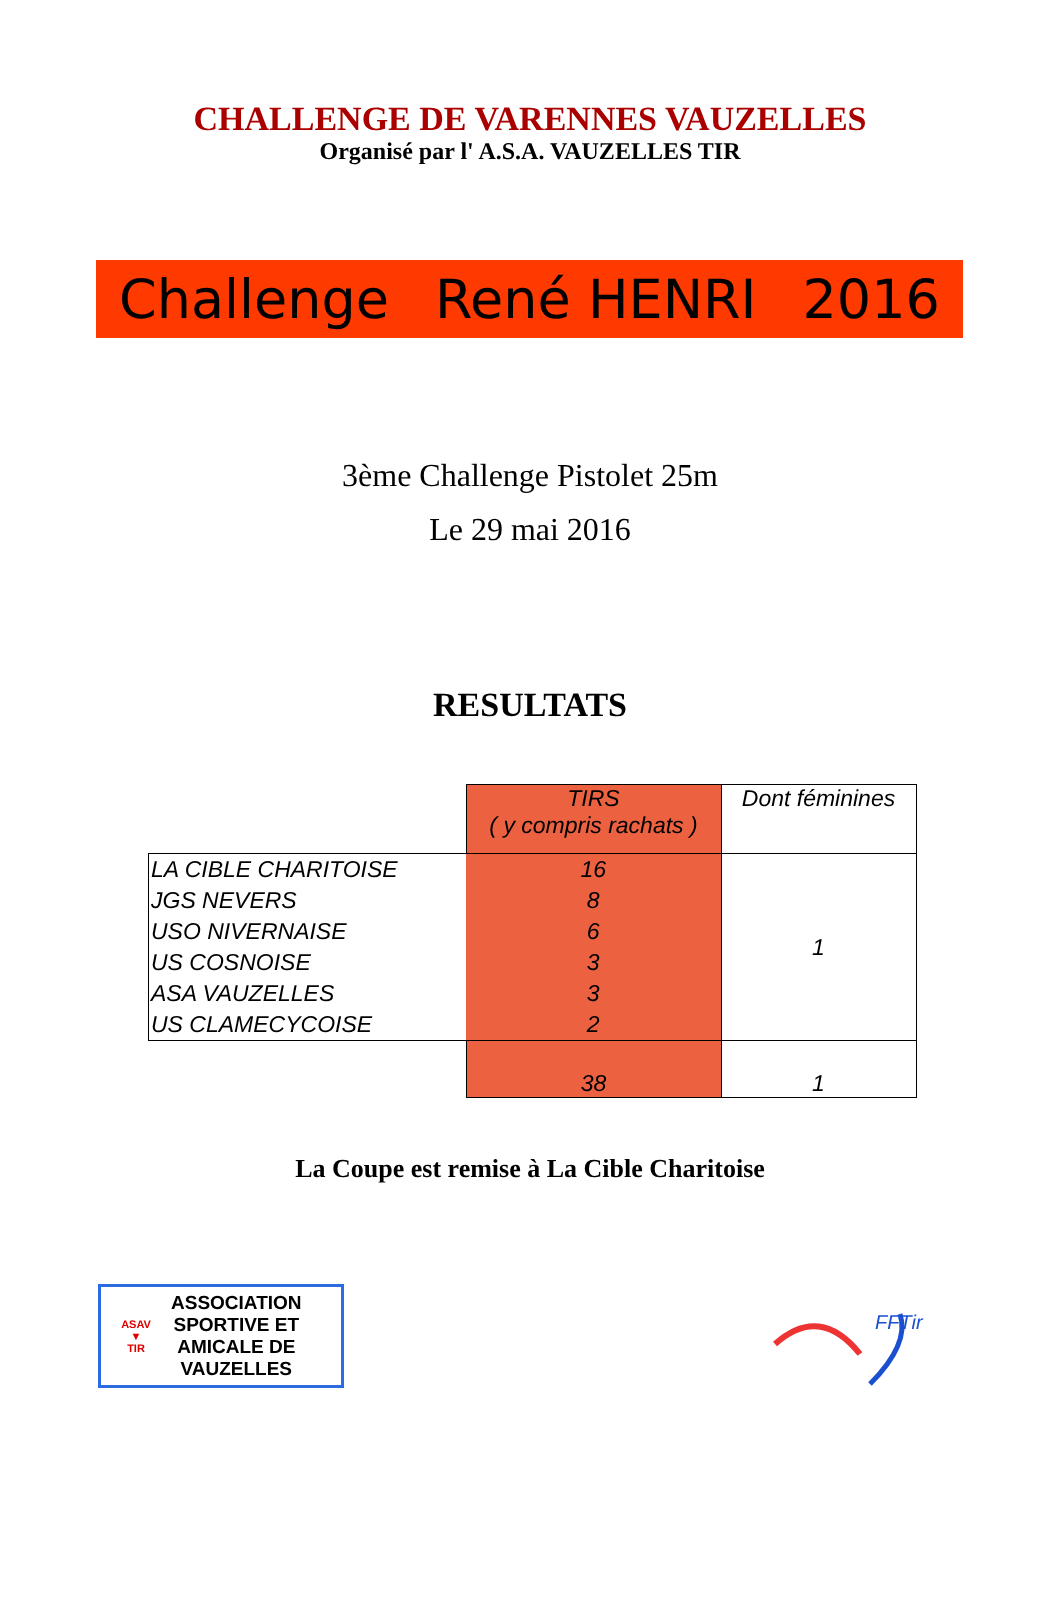CHALLENGE DE VARENNES VAUZELLES
Organisé par l' A.S.A. VAUZELLES TIR
Challenge René HENRI 2016
3ème Challenge Pistolet 25m
Le 29 mai 2016
RESULTATS
| | TIRS ( y compris rachats ) | Dont féminines |
| LA CIBLE CHARITOISE | 16 | 1 |
| JGS NEVERS | 8 | |
| USO NIVERNAISE | 6 | |
| US COSNOISE | 3 | |
| ASA VAUZELLES | 3 | |
| US CLAMECYCOISE | 2 | |
| | 38 | 1 |
La Coupe est remise à La Cible Charitoise
ASAV
▼
TIR
ASSOCIATION
SPORTIVE ET
AMICALE DE
VAUZELLES
FFTir